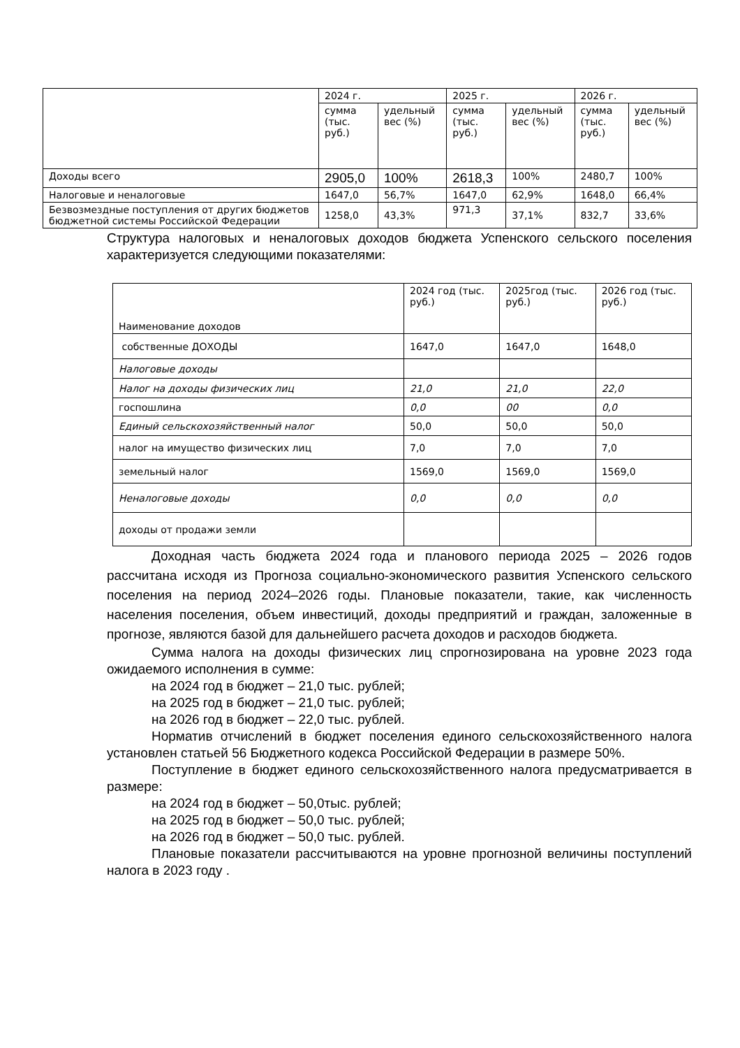| | 2024 г. | | 2025 г. | | 2026 г. | |
| | сумма (тыс. руб.) | удельный вес (%) | сумма (тыс. руб.) | удельный вес (%) | сумма (тыс. руб.) | удельный вес (%) |
| Доходы всего | 2905,0 | 100% | 2618,3 | 100% | 2480,7 | 100% |
| Налоговые и неналоговые | 1647,0 | 56,7% | 1647,0 | 62,9% | 1648,0 | 66,4% |
| Безвозмездные поступления от других бюджетов бюджетной системы Российской Федерации | 1258,0 | 43,3% | 971,3 | 37,1% | 832,7 | 33,6% |
Структура налоговых и неналоговых доходов бюджета Успенского сельского поселения характеризуется следующими показателями:
| Наименование доходов | 2024 год (тыс. руб.) | 2025год (тыс. руб.) | 2026 год (тыс. руб.) |
| собственные ДОХОДЫ | 1647,0 | 1647,0 | 1648,0 |
| Налоговые доходы | | | |
| Налог на доходы физических лиц | 21,0 | 21,0 | 22,0 |
| госпошлина | 0,0 | 00 | 0,0 |
| Единый сельскохозяйственный налог | 50,0 | 50,0 | 50,0 |
| налог на имущество физических лиц | 7,0 | 7,0 | 7,0 |
| земельный налог | 1569,0 | 1569,0 | 1569,0 |
| Неналоговые доходы | 0,0 | 0,0 | 0,0 |
| доходы от продажи земли | | | |
Доходная часть бюджета 2024 года и планового периода 2025 – 2026 годов рассчитана исходя из Прогноза социально-экономического развития Успенского сельского поселения на период 2024–2026 годы. Плановые показатели, такие, как численность населения поселения, объем инвестиций, доходы предприятий и граждан, заложенные в прогнозе, являются базой для дальнейшего расчета доходов и расходов бюджета.
Сумма налога на доходы физических лиц спрогнозирована на уровне 2023 года ожидаемого исполнения в сумме:
на 2024 год в бюджет – 21,0 тыс. рублей;
на 2025 год в бюджет – 21,0 тыс. рублей;
на 2026 год в бюджет – 22,0 тыс. рублей.
Норматив отчислений в бюджет поселения единого сельскохозяйственного налога установлен статьей 56 Бюджетного кодекса Российской Федерации в размере 50%.
Поступление в бюджет единого сельскохозяйственного налога предусматривается в размере:
на 2024 год в бюджет – 50,0тыс. рублей;
на 2025 год в бюджет – 50,0 тыс. рублей;
на 2026 год в бюджет – 50,0 тыс. рублей.
Плановые показатели рассчитываются на уровне прогнозной величины поступлений налога в 2023 году .